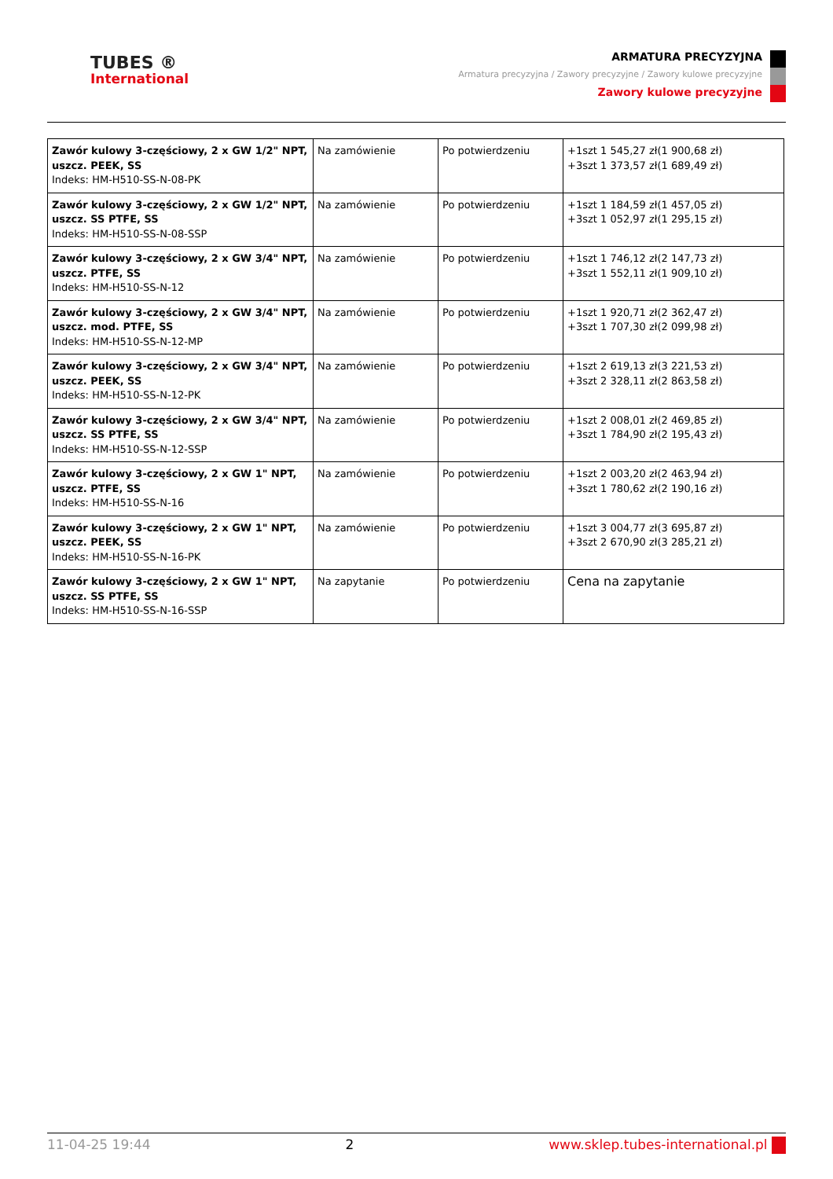TUBES ®
International
ARMATURA PRECYZYJNA
Armatura precyzyjna / Zawory precyzyjne / Zawory kulowe precyzyjne
Zawory kulowe precyzyjne
| Zawór kulowy 3-częściowy, 2 x GW 1/2" NPT, uszcz. PEEK, SS Indeks: HM-H510-SS-N-08-PK | Na zamówienie | Po potwierdzeniu | +1szt 1 545,27 zł(1 900,68 zł) +3szt 1 373,57 zł(1 689,49 zł) |
| Zawór kulowy 3-częściowy, 2 x GW 1/2" NPT, uszcz. SS PTFE, SS Indeks: HM-H510-SS-N-08-SSP | Na zamówienie | Po potwierdzeniu | +1szt 1 184,59 zł(1 457,05 zł) +3szt 1 052,97 zł(1 295,15 zł) |
| Zawór kulowy 3-częściowy, 2 x GW 3/4" NPT, uszcz. PTFE, SS Indeks: HM-H510-SS-N-12 | Na zamówienie | Po potwierdzeniu | +1szt 1 746,12 zł(2 147,73 zł) +3szt 1 552,11 zł(1 909,10 zł) |
| Zawór kulowy 3-częściowy, 2 x GW 3/4" NPT, uszcz. mod. PTFE, SS Indeks: HM-H510-SS-N-12-MP | Na zamówienie | Po potwierdzeniu | +1szt 1 920,71 zł(2 362,47 zł) +3szt 1 707,30 zł(2 099,98 zł) |
| Zawór kulowy 3-częściowy, 2 x GW 3/4" NPT, uszcz. PEEK, SS Indeks: HM-H510-SS-N-12-PK | Na zamówienie | Po potwierdzeniu | +1szt 2 619,13 zł(3 221,53 zł) +3szt 2 328,11 zł(2 863,58 zł) |
| Zawór kulowy 3-częściowy, 2 x GW 3/4" NPT, uszcz. SS PTFE, SS Indeks: HM-H510-SS-N-12-SSP | Na zamówienie | Po potwierdzeniu | +1szt 2 008,01 zł(2 469,85 zł) +3szt 1 784,90 zł(2 195,43 zł) |
| Zawór kulowy 3-częściowy, 2 x GW 1" NPT, uszcz. PTFE, SS Indeks: HM-H510-SS-N-16 | Na zamówienie | Po potwierdzeniu | +1szt 2 003,20 zł(2 463,94 zł) +3szt 1 780,62 zł(2 190,16 zł) |
| Zawór kulowy 3-częściowy, 2 x GW 1" NPT, uszcz. PEEK, SS Indeks: HM-H510-SS-N-16-PK | Na zamówienie | Po potwierdzeniu | +1szt 3 004,77 zł(3 695,87 zł) +3szt 2 670,90 zł(3 285,21 zł) |
| Zawór kulowy 3-częściowy, 2 x GW 1" NPT, uszcz. SS PTFE, SS Indeks: HM-H510-SS-N-16-SSP | Na zapytanie | Po potwierdzeniu | Cena na zapytanie |
11-04-25 19:44 2 www.sklep.tubes-international.pl